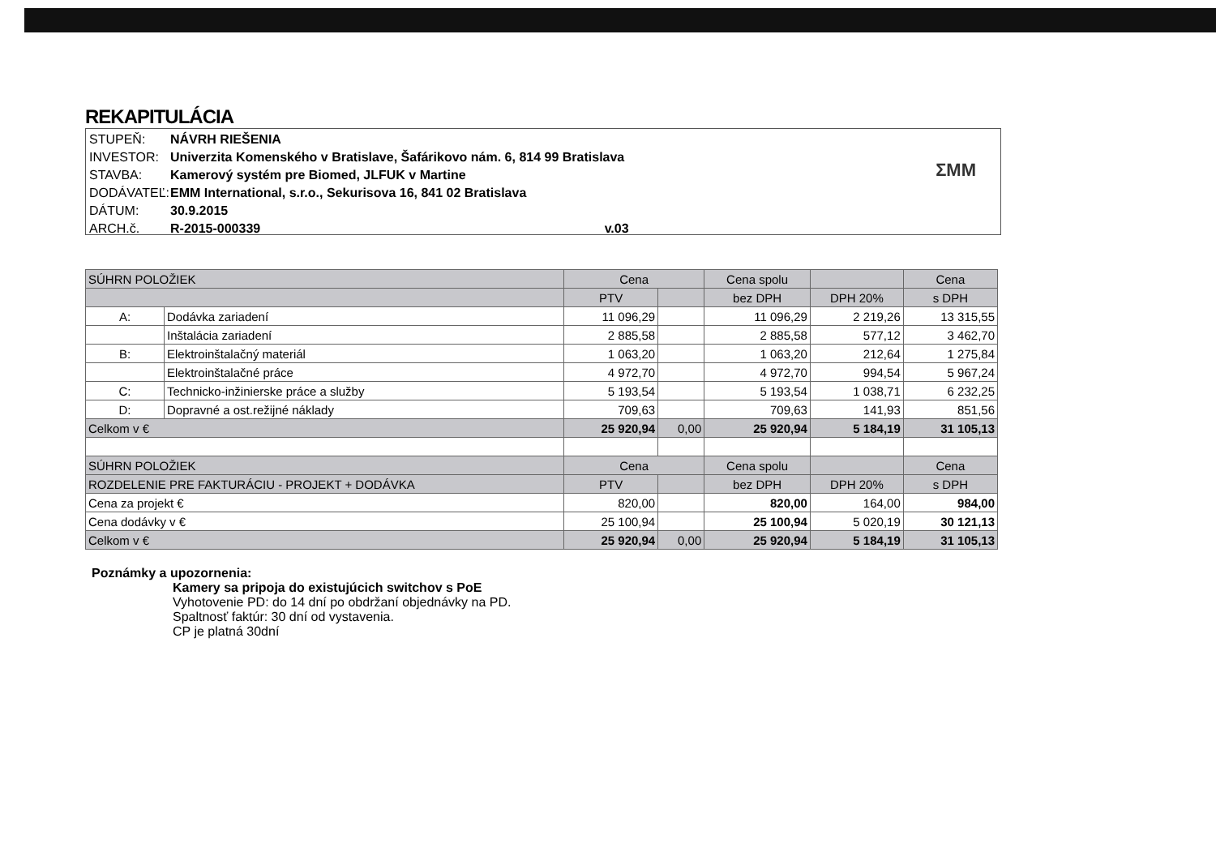REKAPITULÁCIA
STUPEŇ: NÁVRH RIEŠENIA
INVESTOR: Univerzita Komenského v Bratislave, Šafárikovo nám. 6, 814 99 Bratislava
STAVBA: Kamerový systém pre Biomed, JLFUK v Martine
DODÁVATEĽ: EMM International, s.r.o., Sekurisova 16, 841 02 Bratislava
DÁTUM: 30.9.2015
ARCH.č. R-2015-000339 v.03
ΣMM
| SÚHRN POLOŽIEK | | Cena | | Cena spolu | | Cena |
| --- | --- | --- | --- | --- | --- | --- |
| | | PTV | | bez DPH | DPH 20% | s DPH |
| A: | Dodávka zariadení | 11 096,29 | | 11 096,29 | 2 219,26 | 13 315,55 |
| | Inštalácia zariadení | 2 885,58 | | 2 885,58 | 577,12 | 3 462,70 |
| B: | Elektroinštalačný materiál | 1 063,20 | | 1 063,20 | 212,64 | 1 275,84 |
| | Elektroinštalačné práce | 4 972,70 | | 4 972,70 | 994,54 | 5 967,24 |
| C: | Technicko-inžinierske práce a služby | 5 193,54 | | 5 193,54 | 1 038,71 | 6 232,25 |
| D: | Dopravné a ost.režijné náklady | 709,63 | | 709,63 | 141,93 | 851,56 |
| Celkom v € | | 25 920,94 | 0,00 | 25 920,94 | 5 184,19 | 31 105,13 |
| SÚHRN POLOŽIEK | | Cena | | Cena spolu | | Cena |
| ROZDELENIE PRE FAKTURÁCIU - PROJEKT + DODÁVKA | | PTV | | bez DPH | DPH 20% | s DPH |
| Cena za projekt € | | 820,00 | | 820,00 | 164,00 | 984,00 |
| Cena dodávky v € | | 25 100,94 | | 25 100,94 | 5 020,19 | 30 121,13 |
| Celkom v € | | 25 920,94 | 0,00 | 25 920,94 | 5 184,19 | 31 105,13 |
Poznámky a upozornenia:
Kamery sa pripoja do existujúcich switchov s PoE
Vyhotovenie PD: do 14 dní po obdržaní objednávky na PD.
Spaltnosť faktúr: 30 dní od vystavenia.
CP je platná 30dní